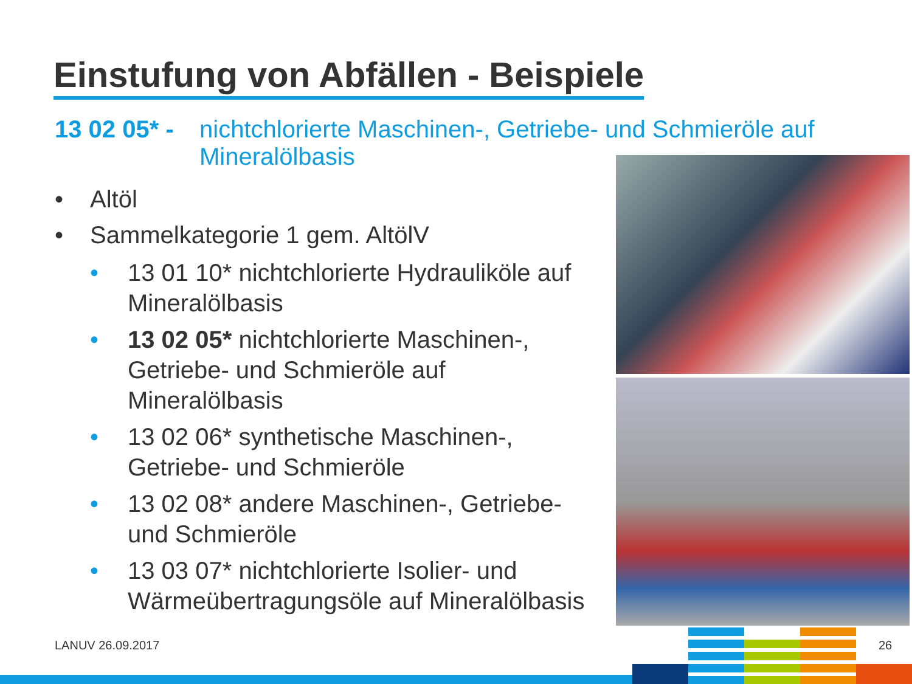Einstufung von Abfällen - Beispiele
13 02 05* - nichtchlorierte Maschinen-, Getriebe- und Schmieröle auf Mineralölbasis
• Altöl
• Sammelkategorie 1 gem. AltölV
• 13 01 10* nichtchlorierte Hydrauliköle auf Mineralölbasis
• 13 02 05* nichtchlorierte Maschinen-, Getriebe- und Schmieröle auf Mineralölbasis
• 13 02 06* synthetische Maschinen-, Getriebe- und Schmieröle
• 13 02 08* andere Maschinen-, Getriebe- und Schmieröle
• 13 03 07* nichtchlorierte Isolier- und Wärmeübertragungsöle auf Mineralölbasis
LANUV 26.09.2017 26